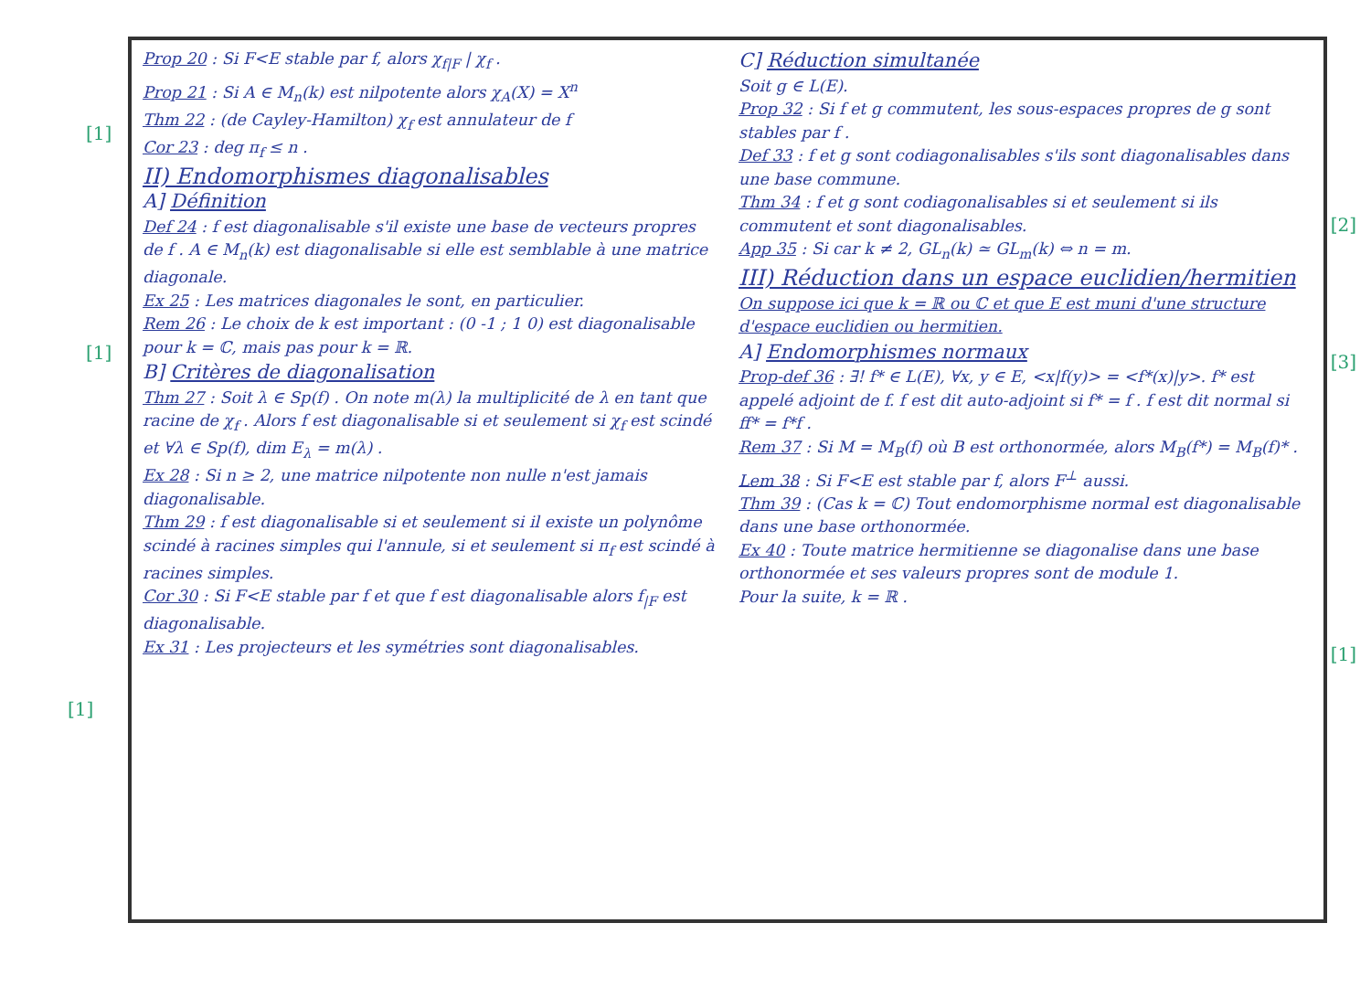[1]
[1]
[1]
[2]
[3]
[1]
Prop 20 : Si F<E stable par f, alors χ<sub>f|F</sub> | χ<sub>f</sub> .
Prop 21 : Si A ∈ M<sub>n</sub>(k) est nilpotente alors χ<sub>A</sub>(X) = X<sup>n</sup>
Thm 22 : (de Cayley-Hamilton) χ<sub>f</sub> est annulateur de f
Cor 23 : deg π<sub>f</sub> ≤ n .
II) Endomorphismes diagonalisables
A] Définition
Def 24 : f est diagonalisable s'il existe une base de vecteurs propres de f . A ∈ M<sub>n</sub>(k) est diagonalisable si elle est semblable à une matrice diagonale.
Ex 25 : Les matrices diagonales le sont, en particulier.
Rem 26 : Le choix de k est important : (0 -1 ; 1 0) est diagonalisable pour k = ℂ, mais pas pour k = ℝ.
B] Critères de diagonalisation
Thm 27 : Soit λ ∈ Sp(f) . On note m(λ) la multiplicité de λ en tant que racine de χ<sub>f</sub> . Alors f est diagonalisable si et seulement si χ<sub>f</sub> est scindé et ∀λ ∈ Sp(f), dim E<sub>λ</sub> = m(λ) .
Ex 28 : Si n ≥ 2, une matrice nilpotente non nulle n'est jamais diagonalisable.
Thm 29 : f est diagonalisable si et seulement si il existe un polynôme scindé à racines simples qui l'annule, si et seulement si π<sub>f</sub> est scindé à racines simples.
Cor 30 : Si F<E stable par f et que f est diagonalisable alors f<sub>|F</sub> est diagonalisable.
Ex 31 : Les projecteurs et les symétries sont diagonalisables.
C] Réduction simultanée
Soit g ∈ L(E).
Prop 32 : Si f et g commutent, les sous-espaces propres de g sont stables par f .
Def 33 : f et g sont codiagonalisables s'ils sont diagonalisables dans une base commune.
Thm 34 : f et g sont codiagonalisables si et seulement si ils commutent et sont diagonalisables.
App 35 : Si car k ≠ 2, GL<sub>n</sub>(k) ≃ GL<sub>m</sub>(k) ⇔ n = m.
III) Réduction dans un espace euclidien/hermitien
On suppose ici que k = ℝ ou ℂ et que E est muni d'une structure d'espace euclidien ou hermitien.
A] Endomorphismes normaux
Prop-def 36 : ∃! f* ∈ L(E), ∀x, y ∈ E, <x|f(y)> = <f*(x)|y>. f* est appelé adjoint de f. f est dit auto-adjoint si f* = f . f est dit normal si ff* = f*f .
Rem 37 : Si M = M<sub>B</sub>(f) où B est orthonormée, alors M<sub>B</sub>(f*) = M<sub>B</sub>(f)* .
Lem 38 : Si F<E est stable par f, alors F<sup>⊥</sup> aussi.
Thm 39 : (Cas k = ℂ) Tout endomorphisme normal est diagonalisable dans une base orthonormée.
Ex 40 : Toute matrice hermitienne se diagonalise dans une base orthonormée et ses valeurs propres sont de module 1.
Pour la suite, k = ℝ .